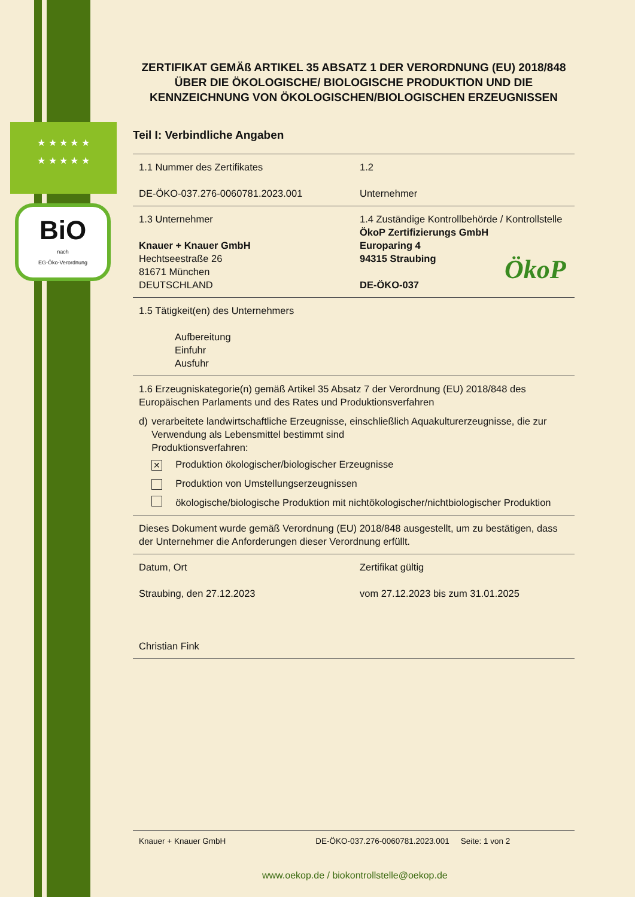★ ★ ★ ★ ★
★ ★ ★ ★ ★
BiO
nach
EG-Öko-Verordnung
ÖkoP
ZERTIFIKAT GEMÄß ARTIKEL 35 ABSATZ 1 DER VERORDNUNG (EU) 2018/848 ÜBER DIE ÖKOLOGISCHE/ BIOLOGISCHE PRODUKTION UND DIE KENNZEICHNUNG VON ÖKOLOGISCHEN/BIOLOGISCHEN ERZEUGNISSEN
Teil I: Verbindliche Angaben
| 1.1 Nummer des Zertifikates DE-ÖKO-037.276-0060781.2023.001 | 1.2 Unternehmer |
| 1.3 Unternehmer Knauer + Knauer GmbH Hechtseestraße 26 81671 München DEUTSCHLAND | 1.4 Zuständige Kontrollbehörde / Kontrollstelle ÖkoP Zertifizierungs GmbH Europaring 4 94315 Straubing DE-ÖKO-037 |
| 1.5 Tätigkeit(en) des Unternehmers Aufbereitung Einfuhr Ausfuhr | |
| 1.6 Erzeugniskategorie(n) gemäß Artikel 35 Absatz 7 der Verordnung (EU) 2018/848 des Europäischen Parlaments und des Rates und Produktionsverfahren d) verarbeitete landwirtschaftliche Erzeugnisse, einschließlich Aquakulturerzeugnisse, die zur Verwendung als Lebensmittel bestimmt sind Produktionsverfahren: ✕ Produktion ökologischer/biologischer Erzeugnisse Produktion von Umstellungserzeugnissen ökologische/biologische Produktion mit nichtökologischer/nichtbiologischer Produktion | |
| Dieses Dokument wurde gemäß Verordnung (EU) 2018/848 ausgestellt, um zu bestätigen, dass der Unternehmer die Anforderungen dieser Verordnung erfüllt. | |
| Datum, Ort Straubing, den 27.12.2023 Christian Fink | Zertifikat gültig vom 27.12.2023 bis zum 31.01.2025 |
Knauer + Knauer GmbH DE-ÖKO-037.276-0060781.2023.001 Seite: 1 von 2
www.oekop.de / biokontrollstelle@oekop.de